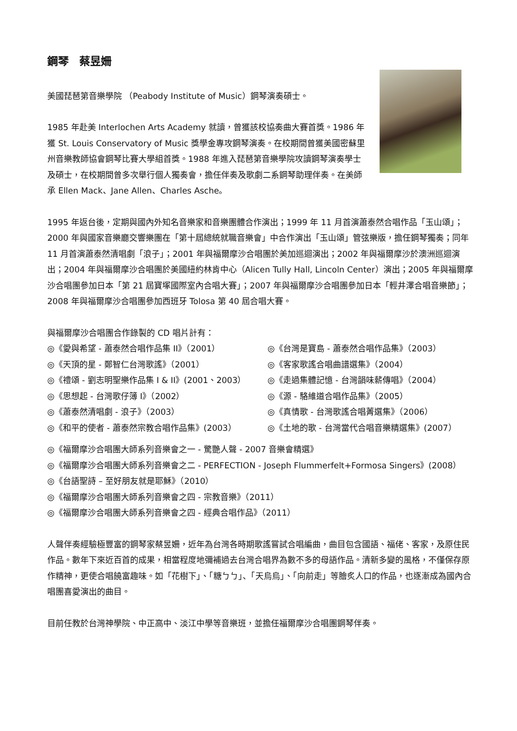鋼琴　蔡昱姍
美國琵琶第音樂學院 （Peabody Institute of Music）鋼琴演奏碩士。
1985 年赴美 Interlochen Arts Academy 就讀，曾獲該校協奏曲大賽首獎。1986 年獲 St. Louis Conservatory of Music 獎學金專攻鋼琴演奏。在校期間曾獲美國密蘇里州音樂教師協會鋼琴比賽大學組首獎。1988 年進入琵琶第音樂學院攻讀鋼琴演奏學士及碩士，在校期間曾多次舉行個人獨奏會，擔任伴奏及歌劇二系鋼琴助理伴奏。在美師承 Ellen Mack、Jane Allen、Charles Asche。
1995 年返台後，定期與國內外知名音樂家和音樂團體合作演出；1999 年 11 月首演蕭泰然合唱作品「玉山頌」；2000 年與國家音樂廳交響樂團在「第十屆總統就職音樂會」中合作演出「玉山頌」管弦樂版，擔任鋼琴獨奏；同年 11 月首演蕭泰然清唱劇「浪子」；2001 年與福爾摩沙合唱團於美加巡迴演出；2002 年與福爾摩沙於澳洲巡迴演出；2004 年與福爾摩沙合唱團於美國紐約林肯中心（Alicen Tully Hall, Lincoln Center）演出；2005 年與福爾摩沙合唱團參加日本「第 21 屆寶塚國際室內合唱大賽」；2007 年與福爾摩沙合唱團參加日本「輕井澤合唱音樂節」；2008 年與福爾摩沙合唱團參加西班牙 Tolosa 第 40 屆合唱大賽。
與福爾摩沙合唱團合作錄製的 CD 唱片計有：
◎《愛與希望 - 蕭泰然合唱作品集 II》（2001）
◎《台灣是寶島 - 蕭泰然合唱作品集》（2003）
◎《天頂的星 - 鄭智仁台灣歌謠》（2001）
◎《客家歌謠合唱曲譜選集》（2004）
◎《禮頌 - 劉志明聖樂作品集 I & II》(2001、2003）
◎《走過集體記憶 - 台灣韻味薪傳唱》（2004）
◎《思想起 - 台灣歌仔簿 I》（2002）
◎《源 - 駱維道合唱作品集》（2005）
◎《蕭泰然清唱劇 - 浪子》（2003）
◎《真情歌 - 台灣歌謠合唱菁選集》（2006）
◎《和平的使者 - 蕭泰然宗教合唱作品集》(2003）
◎《土地的歌 - 台灣當代合唱音樂精選集》(2007）
◎《福爾摩沙合唱團大師系列音樂會之一 - 驚艷人聲 - 2007 音樂會精選》
◎《福爾摩沙合唱團大師系列音樂會之二 - PERFECTION - Joseph Flummerfelt+Formosa Singers》(2008）
◎《台語聖詩 – 至好朋友就是耶穌》（2010）
◎《福爾摩沙合唱團大師系列音樂會之四 - 宗教音樂》（2011）
◎《福爾摩沙合唱團大師系列音樂會之四 - 經典合唱作品》（2011）
人聲伴奏經驗極豐富的鋼琴家蔡昱姍，近年為台灣各時期歌謠嘗試合唱編曲，曲目包含國語、福佬、客家，及原住民作品。數年下來近百首的成果，相當程度地彌補過去台灣合唱界為數不多的母語作品。清新多變的風格，不僅保存原作精神，更使合唱饒富趣味。如「花樹下」、「糖ㄅㄅ」、「天烏烏」、「向前走」等膾炙人口的作品，也逐漸成為國內合唱團喜愛演出的曲目。
目前任教於台灣神學院、中正高中、淡江中學等音樂班，並擔任福爾摩沙合唱團鋼琴伴奏。